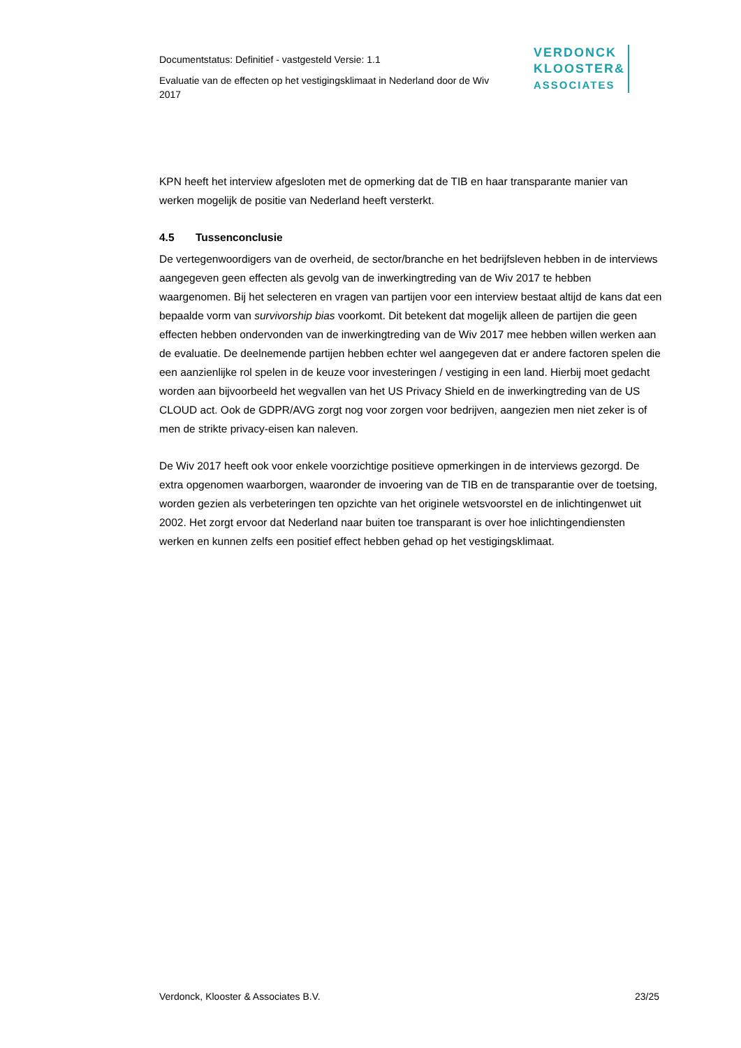Documentstatus: Definitief - vastgesteld Versie: 1.1
Evaluatie van de effecten op het vestigingsklimaat in Nederland door de Wiv 2017
VERDONCK
KLOOSTER&
ASSOCIATES
KPN heeft het interview afgesloten met de opmerking dat de TIB en haar transparante manier van werken mogelijk de positie van Nederland heeft versterkt.
4.5 Tussenconclusie
De vertegenwoordigers van de overheid, de sector/branche en het bedrijfsleven hebben in de interviews aangegeven geen effecten als gevolg van de inwerkingtreding van de Wiv 2017 te hebben waargenomen. Bij het selecteren en vragen van partijen voor een interview bestaat altijd de kans dat een bepaalde vorm van survivorship bias voorkomt. Dit betekent dat mogelijk alleen de partijen die geen effecten hebben ondervonden van de inwerkingtreding van de Wiv 2017 mee hebben willen werken aan de evaluatie. De deelnemende partijen hebben echter wel aangegeven dat er andere factoren spelen die een aanzienlijke rol spelen in de keuze voor investeringen / vestiging in een land. Hierbij moet gedacht worden aan bijvoorbeeld het wegvallen van het US Privacy Shield en de inwerkingtreding van de US CLOUD act. Ook de GDPR/AVG zorgt nog voor zorgen voor bedrijven, aangezien men niet zeker is of men de strikte privacy-eisen kan naleven.
De Wiv 2017 heeft ook voor enkele voorzichtige positieve opmerkingen in de interviews gezorgd. De extra opgenomen waarborgen, waaronder de invoering van de TIB en de transparantie over de toetsing, worden gezien als verbeteringen ten opzichte van het originele wetsvoorstel en de inlichtingenwet uit 2002. Het zorgt ervoor dat Nederland naar buiten toe transparant is over hoe inlichtingendiensten werken en kunnen zelfs een positief effect hebben gehad op het vestigingsklimaat.
Verdonck, Klooster & Associates B.V. 23/25